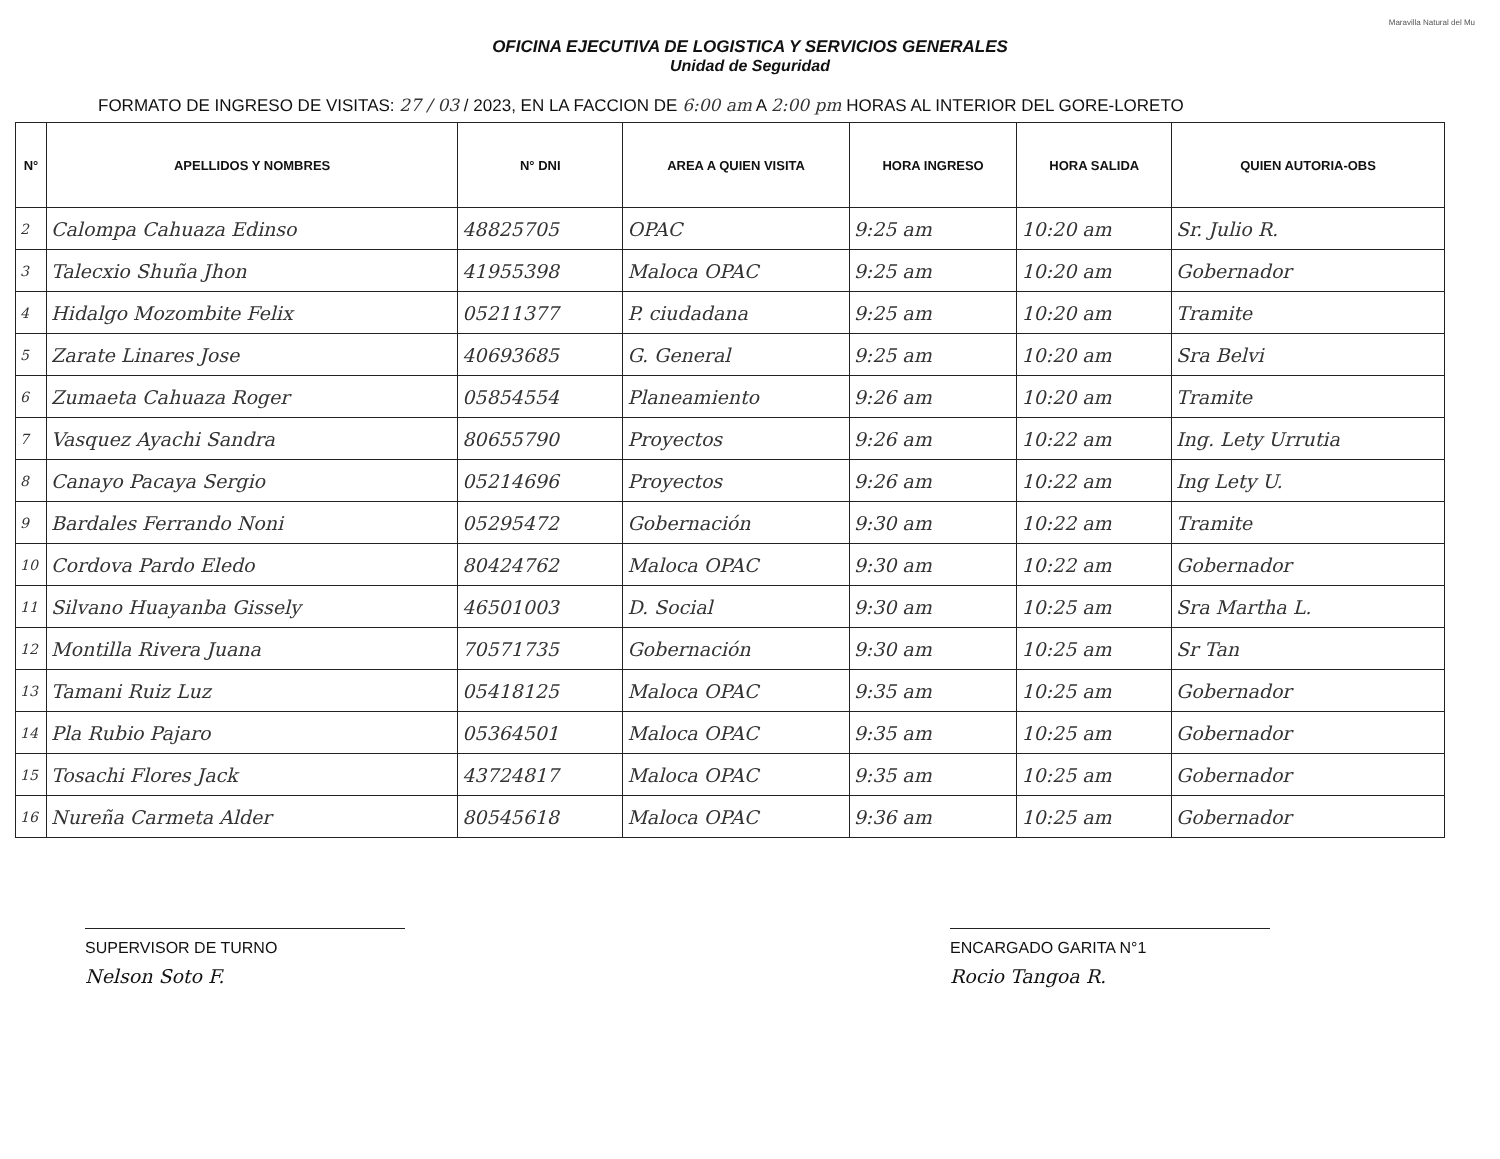Maravilla Natural del Mu
OFICINA EJECUTIVA DE LOGISTICA Y SERVICIOS GENERALES
Unidad de Seguridad
FORMATO DE INGRESO DE VISITAS: 27 / 03 / 2023, EN LA FACCION DE 6:00 am A 2:00 pm HORAS AL INTERIOR DEL GORE-LORETO
| N° | APELLIDOS Y NOMBRES | N° DNI | AREA A QUIEN VISITA | HORA INGRESO | HORA SALIDA | QUIEN AUTORIA-OBS |
| --- | --- | --- | --- | --- | --- | --- |
| 2 | Calompa Cahuaza Edinso | 48825705 | OPAC | 9:25 am | 10:20 am | Sr. Julio R. |
| 3 | Talecxio Shuña Jhon | 41955398 | Maloca OPAC | 9:25 am | 10:20 am | Gobernador |
| 4 | Hidalgo Mozombite Felix | 05211377 | P. ciudadana | 9:25 am | 10:20 am | Tramite |
| 5 | Zarate Linares Jose | 40693685 | G. General | 9:25 am | 10:20 am | Sra Belvi |
| 6 | Zumaeta Cahuaza Roger | 05854554 | Planeamiento | 9:26 am | 10:20 am | Tramite |
| 7 | Vasquez Ayachi Sandra | 80655790 | Proyectos | 9:26 am | 10:22 am | Ing. Lety Urrutia |
| 8 | Canayo Pacaya Sergio | 05214696 | Proyectos | 9:26 am | 10:22 am | Ing Lety U. |
| 9 | Bardales Ferrando Noni | 05295472 | Gobernación | 9:30 am | 10:22 am | Tramite |
| 10 | Cordova Pardo Eledo | 80424762 | Maloca OPAC | 9:30 am | 10:22 am | Gobernador |
| 11 | Silvano Huayanba Gissely | 46501003 | D. Social | 9:30 am | 10:25 am | Sra Martha L. |
| 12 | Montilla Rivera Juana | 70571735 | Gobernación | 9:30 am | 10:25 am | Sr Tan |
| 13 | Tamani Ruiz Luz | 05418125 | Maloca OPAC | 9:35 am | 10:25 am | Gobernador |
| 14 | Pla Rubio Pajaro | 05364501 | Maloca OPAC | 9:35 am | 10:25 am | Gobernador |
| 15 | Tosachi Flores Jack | 43724817 | Maloca OPAC | 9:35 am | 10:25 am | Gobernador |
| 16 | Nureña Carmeta Alder | 80545618 | Maloca OPAC | 9:36 am | 10:25 am | Gobernador |
SUPERVISOR DE TURNO
Nelson Soto F.
ENCARGADO GARITA N°1
Rocio Tangoa R.